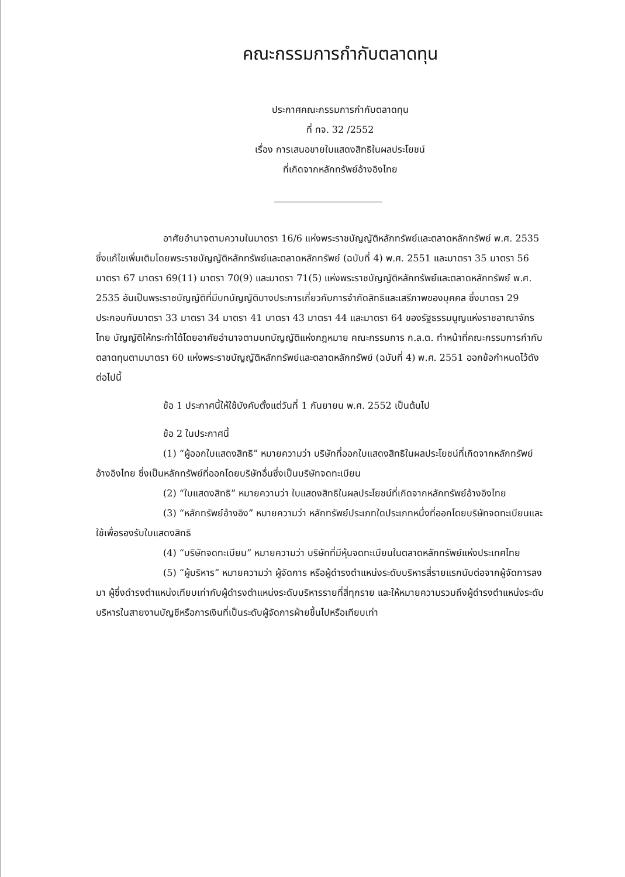คณะกรรมการกำกับตลาดทุน
ประกาศคณะกรรมการกำกับตลาดทุน
ที่ ทจ. 32 /2552
เรื่อง การเสนอขายใบแสดงสิทธิในผลประโยชน์
ที่เกิดจากหลักทรัพย์อ้างอิงไทย
อาศัยอำนาจตามความในมาตรา 16/6 แห่งพระราชบัญญัติหลักทรัพย์และตลาดหลักทรัพย์ พ.ศ. 2535 ซึ่งแก้ไขเพิ่มเติมโดยพระราชบัญญัติหลักทรัพย์และตลาดหลักทรัพย์ (ฉบับที่ 4) พ.ศ. 2551 และมาตรา 35 มาตรา 56 มาตรา 67 มาตรา 69(11) มาตรา 70(9) และมาตรา 71(5) แห่งพระราชบัญญัติหลักทรัพย์และตลาดหลักทรัพย์ พ.ศ. 2535 อันเป็นพระราชบัญญัติที่มีบทบัญญัติบางประการเกี่ยวกับการจำกัดสิทธิและเสรีภาพของบุคคล ซึ่งมาตรา 29 ประกอบกับมาตรา 33 มาตรา 34 มาตรา 41 มาตรา 43 มาตรา 44 และมาตรา 64 ของรัฐธรรมนูญแห่งราชอาณาจักรไทย บัญญัติให้กระทำได้โดยอาศัยอำนาจตามบทบัญญัติแห่งกฎหมาย คณะกรรมการ ก.ล.ต. ทำหน้าที่คณะกรรมการกำกับตลาดทุนตามมาตรา 60 แห่งพระราชบัญญัติหลักทรัพย์และตลาดหลักทรัพย์ (ฉบับที่ 4) พ.ศ. 2551 ออกข้อกำหนดไว้ดังต่อไปนี้
ข้อ 1 ประกาศนี้ให้ใช้บังคับตั้งแต่วันที่ 1 กันยายน พ.ศ. 2552 เป็นต้นไป
ข้อ 2 ในประกาศนี้
(1) “ผู้ออกใบแสดงสิทธิ” หมายความว่า บริษัทที่ออกใบแสดงสิทธิในผลประโยชน์ที่เกิดจากหลักทรัพย์อ้างอิงไทย ซึ่งเป็นหลักทรัพย์ที่ออกโดยบริษัทอื่นซึ่งเป็นบริษัทจดทะเบียน
(2) “ใบแสดงสิทธิ” หมายความว่า ใบแสดงสิทธิในผลประโยชน์ที่เกิดจากหลักทรัพย์อ้างอิงไทย
(3) “หลักทรัพย์อ้างอิง” หมายความว่า หลักทรัพย์ประเภทใดประเภทหนึ่งที่ออกโดยบริษัทจดทะเบียนและใช้เพื่อรองรับใบแสดงสิทธิ
(4) “บริษัทจดทะเบียน” หมายความว่า บริษัทที่มีหุ้นจดทะเบียนในตลาดหลักทรัพย์แห่งประเทศไทย
(5) “ผู้บริหาร” หมายความว่า ผู้จัดการ หรือผู้ดำรงตำแหน่งระดับบริหารสี่รายแรกนับต่อจากผู้จัดการลงมา ผู้ซึ่งดำรงตำแหน่งเทียบเท่ากับผู้ดำรงตำแหน่งระดับบริหารรายที่สี่ทุกราย และให้หมายความรวมถึงผู้ดำรงตำแหน่งระดับบริหารในสายงานบัญชีหรือการเงินที่เป็นระดับผู้จัดการฝ่ายขึ้นไปหรือเทียบเท่า